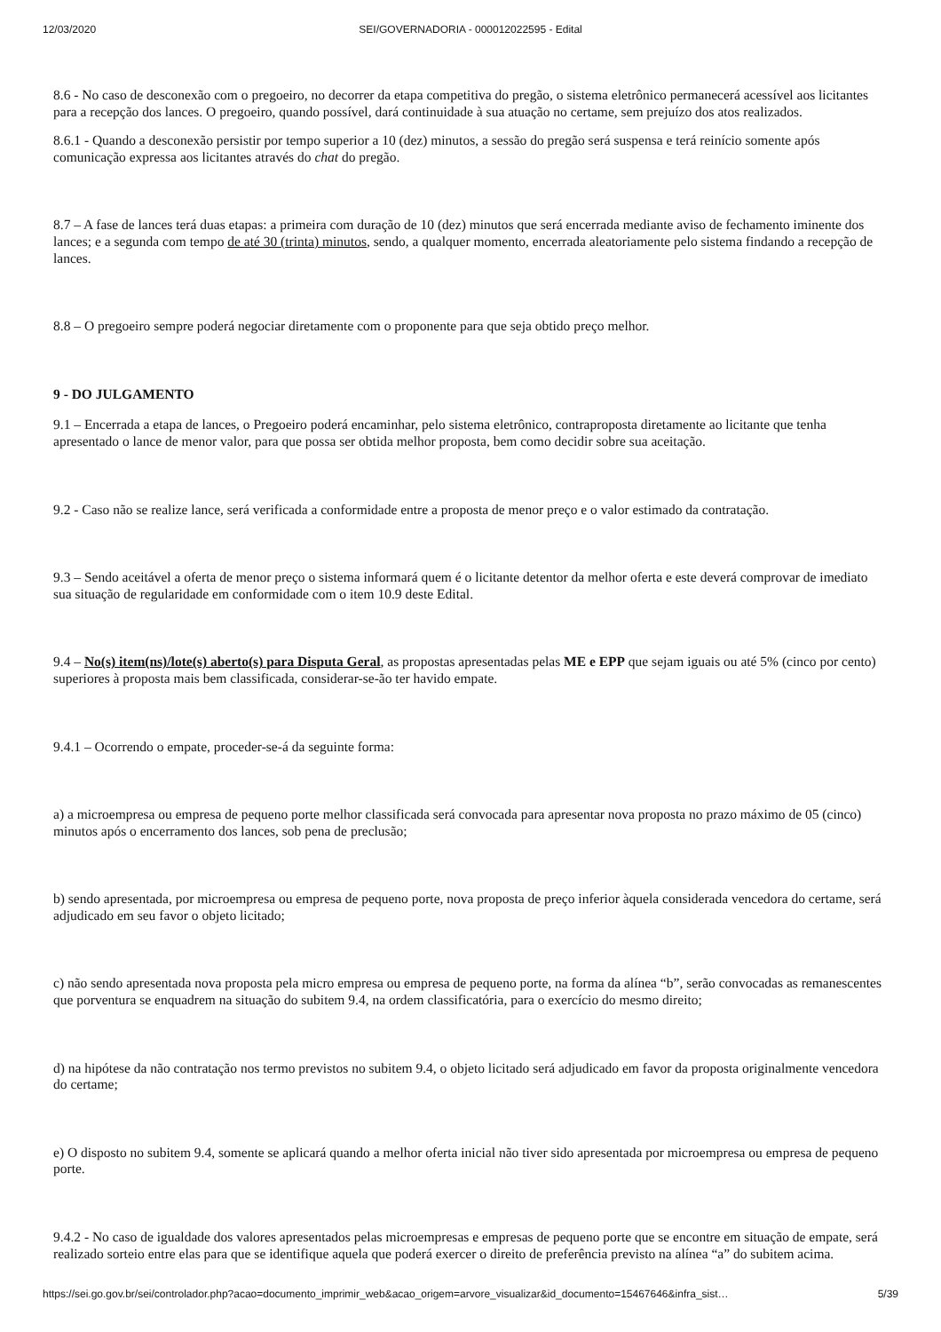12/03/2020 SEI/GOVERNADORIA - 000012022595 - Edital
8.6 - No caso de desconexão com o pregoeiro, no decorrer da etapa competitiva do pregão, o sistema eletrônico permanecerá acessível aos licitantes para a recepção dos lances. O pregoeiro, quando possível, dará continuidade à sua atuação no certame, sem prejuízo dos atos realizados.
8.6.1 - Quando a desconexão persistir por tempo superior a 10 (dez) minutos, a sessão do pregão será suspensa e terá reinício somente após comunicação expressa aos licitantes através do chat do pregão.
8.7 – A fase de lances terá duas etapas: a primeira com duração de 10 (dez) minutos que será encerrada mediante aviso de fechamento iminente dos lances; e a segunda com tempo de até 30 (trinta) minutos, sendo, a qualquer momento, encerrada aleatoriamente pelo sistema findando a recepção de lances.
8.8 – O pregoeiro sempre poderá negociar diretamente com o proponente para que seja obtido preço melhor.
9 - DO JULGAMENTO
9.1 – Encerrada a etapa de lances, o Pregoeiro poderá encaminhar, pelo sistema eletrônico, contraproposta diretamente ao licitante que tenha apresentado o lance de menor valor, para que possa ser obtida melhor proposta, bem como decidir sobre sua aceitação.
9.2 - Caso não se realize lance, será verificada a conformidade entre a proposta de menor preço e o valor estimado da contratação.
9.3 – Sendo aceitável a oferta de menor preço o sistema informará quem é o licitante detentor da melhor oferta e este deverá comprovar de imediato sua situação de regularidade em conformidade com o item 10.9 deste Edital.
9.4 – No(s) item(ns)/lote(s) aberto(s) para Disputa Geral, as propostas apresentadas pelas ME e EPP que sejam iguais ou até 5% (cinco por cento) superiores à proposta mais bem classificada, considerar-se-ão ter havido empate.
9.4.1 – Ocorrendo o empate, proceder-se-á da seguinte forma:
a) a microempresa ou empresa de pequeno porte melhor classificada será convocada para apresentar nova proposta no prazo máximo de 05 (cinco) minutos após o encerramento dos lances, sob pena de preclusão;
b) sendo apresentada, por microempresa ou empresa de pequeno porte, nova proposta de preço inferior àquela considerada vencedora do certame, será adjudicado em seu favor o objeto licitado;
c) não sendo apresentada nova proposta pela micro empresa ou empresa de pequeno porte, na forma da alínea “b”, serão convocadas as remanescentes que porventura se enquadrem na situação do subitem 9.4, na ordem classificatória, para o exercício do mesmo direito;
d) na hipótese da não contratação nos termo previstos no subitem 9.4, o objeto licitado será adjudicado em favor da proposta originalmente vencedora do certame;
e) O disposto no subitem 9.4, somente se aplicará quando a melhor oferta inicial não tiver sido apresentada por microempresa ou empresa de pequeno porte.
9.4.2 - No caso de igualdade dos valores apresentados pelas microempresas e empresas de pequeno porte que se encontre em situação de empate, será realizado sorteio entre elas para que se identifique aquela que poderá exercer o direito de preferência previsto na alínea “a” do subitem acima.
https://sei.go.gov.br/sei/controlador.php?acao=documento_imprimir_web&acao_origem=arvore_visualizar&id_documento=15467646&infra_sist… 5/39